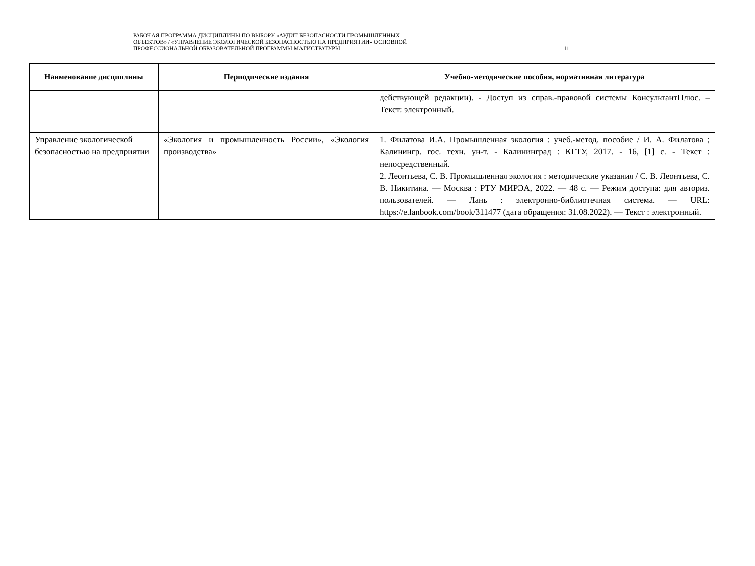РАБОЧАЯ ПРОГРАММА ДИСЦИПЛИНЫ ПО ВЫБОРУ «АУДИТ БЕЗОПАСНОСТИ ПРОМЫШЛЕННЫХ
ОБЪЕКТОВ» / «УПРАВЛЕНИЕ ЭКОЛОГИЧЕСКОЙ БЕЗОПАСНОСТЬЮ НА ПРЕДПРИЯТИИ» ОСНОВНОЙ
ПРОФЕССИОНАЛЬНОЙ ОБРАЗОВАТЕЛЬНОЙ ПРОГРАММЫ МАГИСТРАТУРЫ
11
| Наименование дисциплины | Периодические издания | Учебно-методические пособия, нормативная литература |
| --- | --- | --- |
| | | действующей редакции). - Доступ из справ.-правовой системы КонсультантПлюс. – Текст: электронный. |
| Управление экологической безопасностью на предприятии | «Экология и промышленность России», «Экология производства» | 1. Филатова И.А. Промышленная экология : учеб.-метод. пособие / И. А. Филатова ; Калинингр. гос. техн. ун-т. - Калининград : КГТУ, 2017. - 16, [1] с. - Текст : непосредственный. 2. Леонтьева, С. В. Промышленная экология : методические указания / С. В. Леонтьева, С. В. Никитина. — Москва : РТУ МИРЭА, 2022. — 48 с. — Режим доступа: для авториз. пользователей. — Лань : электронно-библиотечная система. — URL: https://e.lanbook.com/book/311477 (дата обращения: 31.08.2022). — Текст : электронный. |